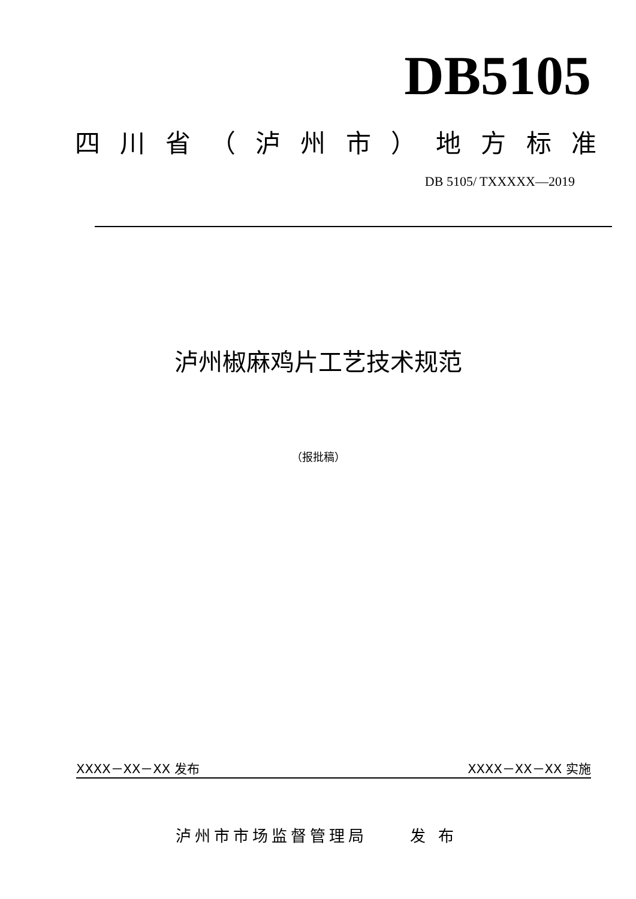DB5105
四川省 （ 泸州市 ） 地方标准
DB 5105/ TXXXXX—2019
泸州椒麻鸡片工艺技术规范
（报批稿）
XXXX－XX－XX 发布 XXXX－XX－XX 实施
泸州市市场监督管理局 发 布